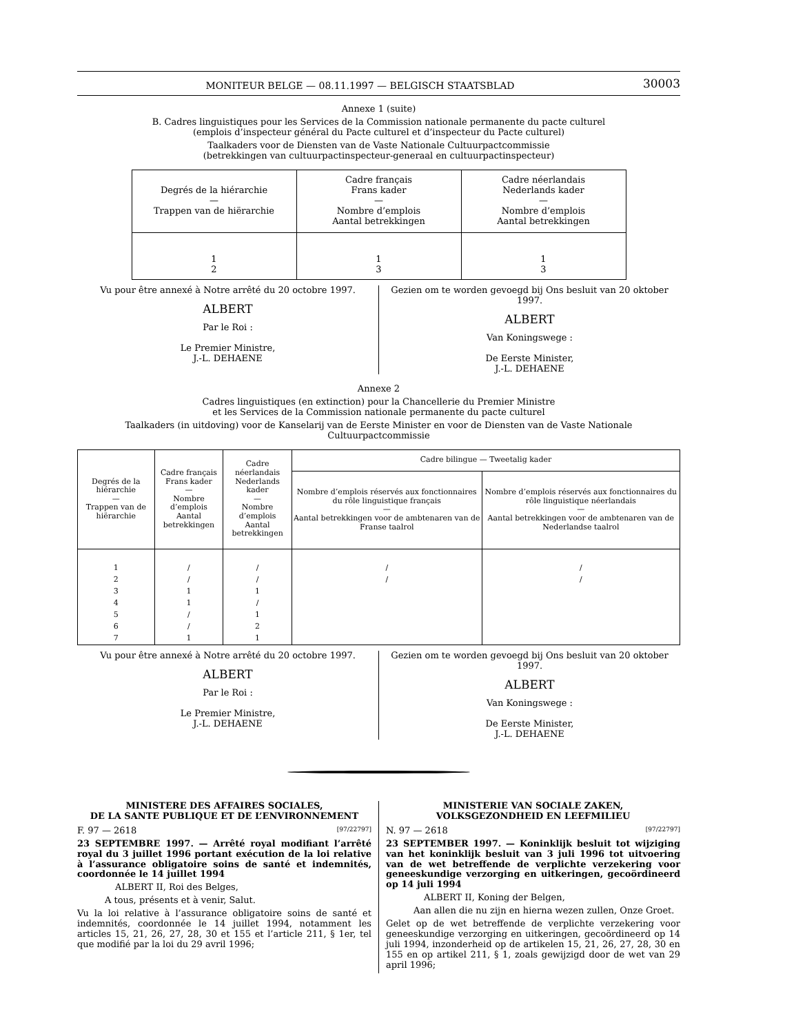MONITEUR BELGE — 08.11.1997 — BELGISCH STAATSBLAD 30003
Annexe 1 (suite)
B. Cadres linguistiques pour les Services de la Commission nationale permanente du pacte culturel
(emplois d’inspecteur général du Pacte culturel et d’inspecteur du Pacte culturel)
Taalkaders voor de Diensten van de Vaste Nationale Cultuurpactcommissie
(betrekkingen van cultuurpactinspecteur-generaal en cultuurpactinspecteur)
| Degrés de la hiérarchie — Trappen van de hiërarchie | Cadre français Frans kader — Nombre d’emplois Aantal betrekkingen | Cadre néerlandais Nederlands kader — Nombre d’emplois Aantal betrekkingen |
| --- | --- | --- |
| 1 2 | 1 3 | 1 3 |
Vu pour être annexé à Notre arrêté du 20 octobre 1997.
ALBERT
Par le Roi :
Le Premier Ministre,
J.-L. DEHAENE
Gezien om te worden gevoegd bij Ons besluit van 20 oktober 1997.
ALBERT
Van Koningswege :
De Eerste Minister,
J.-L. DEHAENE
Annexe 2
Cadres linguistiques (en extinction) pour la Chancellerie du Premier Ministre
et les Services de la Commission nationale permanente du pacte culturel
Taalkaders (in uitdoving) voor de Kanselarij van de Eerste Minister en voor de Diensten van de Vaste Nationale Cultuurpactcommissie
| Degrés de la hiérarchie — Trappen van de hiërarchie | Cadre français Frans kader — Nombre d’emplois Aantal betrekkingen | Cadre néerlandais Nederlands kader — Nombre d’emplois Aantal betrekkingen | Cadre bilingue — Tweetalig kader | |
| --- | --- | --- | --- | --- |
| | | | Nombre d’emplois réservés aux fonctionnaires du rôle linguistique français — Aantal betrekkingen voor de ambtenaren van de Franse taalrol | Nombre d’emplois réservés aux fonctionnaires du rôle linguistique néerlandais — Aantal betrekkingen voor de ambtenaren van de Nederlandse taalrol |
| 1 2 3 4 5 6 7 | / / 1 1 / / 1 | / / 1 / 1 2 1 | / / | / / |
Vu pour être annexé à Notre arrêté du 20 octobre 1997.
ALBERT
Par le Roi :
Le Premier Ministre,
J.-L. DEHAENE
Gezien om te worden gevoegd bij Ons besluit van 20 oktober 1997.
ALBERT
Van Koningswege :
De Eerste Minister,
J.-L. DEHAENE
MINISTERE DES AFFAIRES SOCIALES,
DE LA SANTE PUBLIQUE ET DE L’ENVIRONNEMENT
F. 97 — 2618 [97/22797]
23 SEPTEMBRE 1997. — Arrêté royal modifiant l’arrêté royal du 3 juillet 1996 portant exécution de la loi relative à l’assurance obligatoire soins de santé et indemnités, coordonnée le 14 juillet 1994
ALBERT II, Roi des Belges,
A tous, présents et à venir, Salut.
Vu la loi relative à l’assurance obligatoire soins de santé et indemnités, coordonnée le 14 juillet 1994, notamment les articles 15, 21, 26, 27, 28, 30 et 155 et l’article 211, § 1er, tel que modifié par la loi du 29 avril 1996;
MINISTERIE VAN SOCIALE ZAKEN,
VOLKSGEZONDHEID EN LEEFMILIEU
N. 97 — 2618 [97/22797]
23 SEPTEMBER 1997. — Koninklijk besluit tot wijziging van het koninklijk besluit van 3 juli 1996 tot uitvoering van de wet betreffende de verplichte verzekering voor geneeskundige verzorging en uitkeringen, gecoördineerd op 14 juli 1994
ALBERT II, Koning der Belgen,
Aan allen die nu zijn en hierna wezen zullen, Onze Groet.
Gelet op de wet betreffende de verplichte verzekering voor geneeskundige verzorging en uitkeringen, gecoördineerd op 14 juli 1994, inzonderheid op de artikelen 15, 21, 26, 27, 28, 30 en 155 en op artikel 211, § 1, zoals gewijzigd door de wet van 29 april 1996;